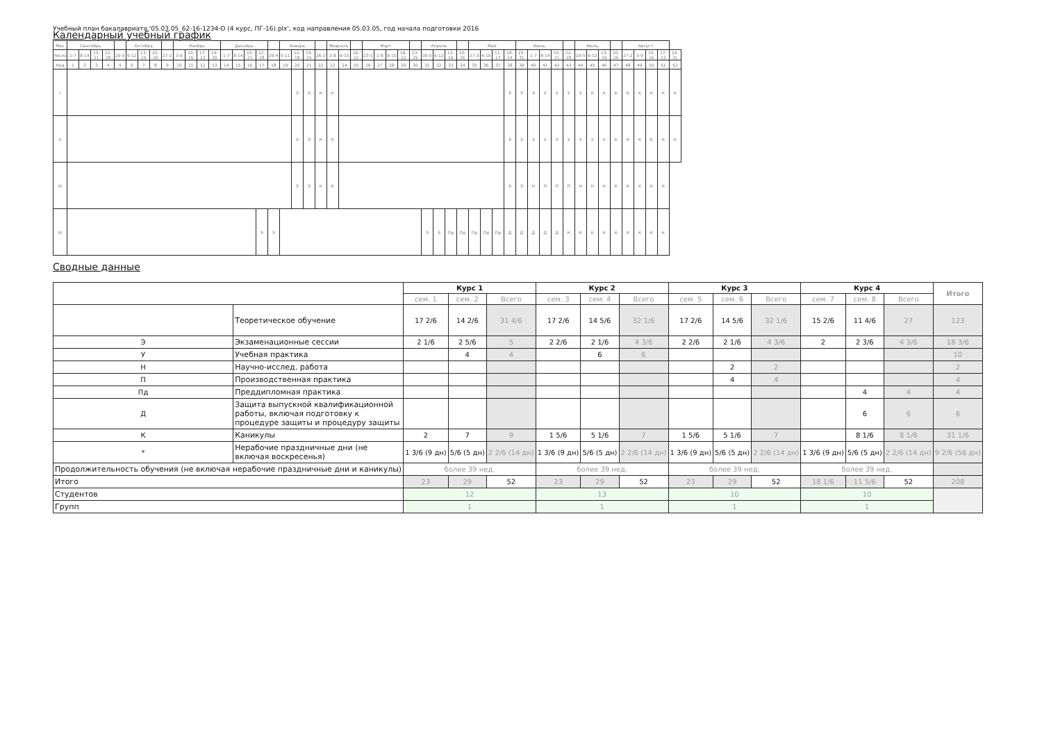Учебный план бакалавриата '05.03.05_62-16-1234-О (4 курс, ПГ-16).plx', код направления 05.03.05, год начала подготовки 2016
Календарный учебный график
| Мес | Сентябрь | | | | | Октябрь | | | | Ноябрь | | | | Декабрь | | | | | Январь | | | | Февраль | | | Март | | | | | Апрель | | | | Май | | | | Июнь | | | | | Июль | | | | Август | | | | |
| --- | --- | --- | --- | --- | --- | --- | --- | --- | --- | --- | --- | --- | --- | --- | --- | --- | --- | --- | --- | --- | --- | --- | --- | --- | --- | --- | --- | --- | --- | --- | --- | --- | --- | --- | --- | --- | --- | --- | --- | --- | --- | --- | --- | --- | --- | --- | --- | --- | --- | --- | --- | --- |
| Числа | 1-7 | 8-14 | 15-21 | 22-28 | 29-5 | 6-12 | 13-19 | 20-26 | 27-2 | 3-9 | 10-16 | 17-23 | 24-30 | 1-7 | 8-14 | 15-21 | 22-28 | 29-4 | 5-11 | 12-18 | 19-25 | 26-1 | 2-8 | 9-15 | 16-22 | 23-1 | 2-8 | 9-15 | 16-22 | 23-29 | 30-5 | 6-12 | 13-19 | 20-26 | 27-3 | 4-10 | 11-17 | 18-24 | 25-31 | 1-7 | 8-14 | 15-21 | 22-28 | 29-5 | 6-12 | 13-19 | 20-26 | 27-2 | 3-9 | 10-16 | 17-23 | 24-31 |
| Нед | 1 | 2 | 3 | 4 | 5 | 6 | 7 | 8 | 9 | 10 | 11 | 12 | 13 | 14 | 15 | 16 | 17 | 18 | 19 | 20 | 21 | 22 | 23 | 24 | 25 | 26 | 27 | 28 | 29 | 30 | 31 | 32 | 33 | 34 | 35 | 36 | 37 | 38 | 39 | 40 | 41 | 42 | 43 | 44 | 45 | 46 | 47 | 48 | 49 | 50 | 51 | 52 |
| I | | | | | | | | | | | | | | | | | | | | Э | Э | К | К | | | | | | | | | | | | | | | Э | Э | Э | У | У | У | У | К | К | К | К | К | К | К | К |
| II | | | | | | | | | | | | | | | | | | | | Э | Э | К | К | | | | | | | | | | | | | | | Э | Э | Э | У | У | У | У | У | У | К | К | К | К | К | К |
| III | | | | | | | | | | | | | | | | | | | | Э | Э | К | К | | | | | | | | | | | | | | | Э | Э | Н | П | П | П | Н | Н | К | К | К | К | К | К | |
| IV | | | | | | | | | | | | | | | | | Э | Э | | | | | | | | | | | | | Э | Э | Пд | Пд | Пд | Пд | Пд | Д | Д | Д | Д | Д | К | К | К | К | К | К | К | К | К | |
Сводные данные
| | | Курс 1 | | | Курс 2 | | | Курс 3 | | | Курс 4 | | | Итого |
| --- | --- | --- | --- | --- | --- | --- | --- | --- | --- | --- | --- | --- | --- | --- |
| | | сем. 1 | сем. 2 | Всего | сем. 3 | сем. 4 | Всего | сем. 5 | сем. 6 | Всего | сем. 7 | сем. 8 | Всего | |
| | Теоретическое обучение | 17 2/6 | 14 2/6 | 31 4/6 | 17 2/6 | 14 5/6 | 32 1/6 | 17 2/6 | 14 5/6 | 32 1/6 | 15 2/6 | 11 4/6 | 27 | 123 |
| Э | Экзаменационные сессии | 2 1/6 | 2 5/6 | 5 | 2 2/6 | 2 1/6 | 4 3/6 | 2 2/6 | 2 1/6 | 4 3/6 | 2 | 2 3/6 | 4 3/6 | 18 3/6 |
| У | Учебная практика | | 4 | 4 | | 6 | 6 | | | | | | | 10 |
| Н | Научно-исслед. работа | | | | | | | | 2 | 2 | | | | 2 |
| П | Производственная практика | | | | | | | | 4 | 4 | | | | 4 |
| Пд | Преддипломная практика | | | | | | | | | | | 4 | 4 | 4 |
| Д | Защита выпускной квалификационной работы, включая подготовку к процедуре защиты и процедуру защиты | | | | | | | | | | | 6 | 6 | 6 |
| К | Каникулы | 2 | 7 | 9 | 1 5/6 | 5 1/6 | 7 | 1 5/6 | 5 1/6 | 7 | | 8 1/6 | 8 1/6 | 31 1/6 |
| * | Нерабочие праздничные дни (не включая воскресенья) | 1 3/6 (9 дн) | 5/6 (5 дн) | 2 2/6 (14 дн) | 1 3/6 (9 дн) | 5/6 (5 дн) | 2 2/6 (14 дн) | 1 3/6 (9 дн) | 5/6 (5 дн) | 2 2/6 (14 дн) | 1 3/6 (9 дн) | 5/6 (5 дн) | 2 2/6 (14 дн) | 9 2/6 (56 дн) |
| Продолжительность обучения (не включая нерабочие праздничные дни и каникулы) | | более 39 нед. | | | более 39 нед. | | | более 39 нед. | | | более 39 нед. | | | |
| Итого | | 23 | 29 | 52 | 23 | 29 | 52 | 23 | 29 | 52 | 18 1/6 | 11 5/6 | 52 | 208 |
| Студентов | | 12 | | | 13 | | | 10 | | | 10 | | | |
| Групп | | 1 | | | 1 | | | 1 | | | 1 | | | |